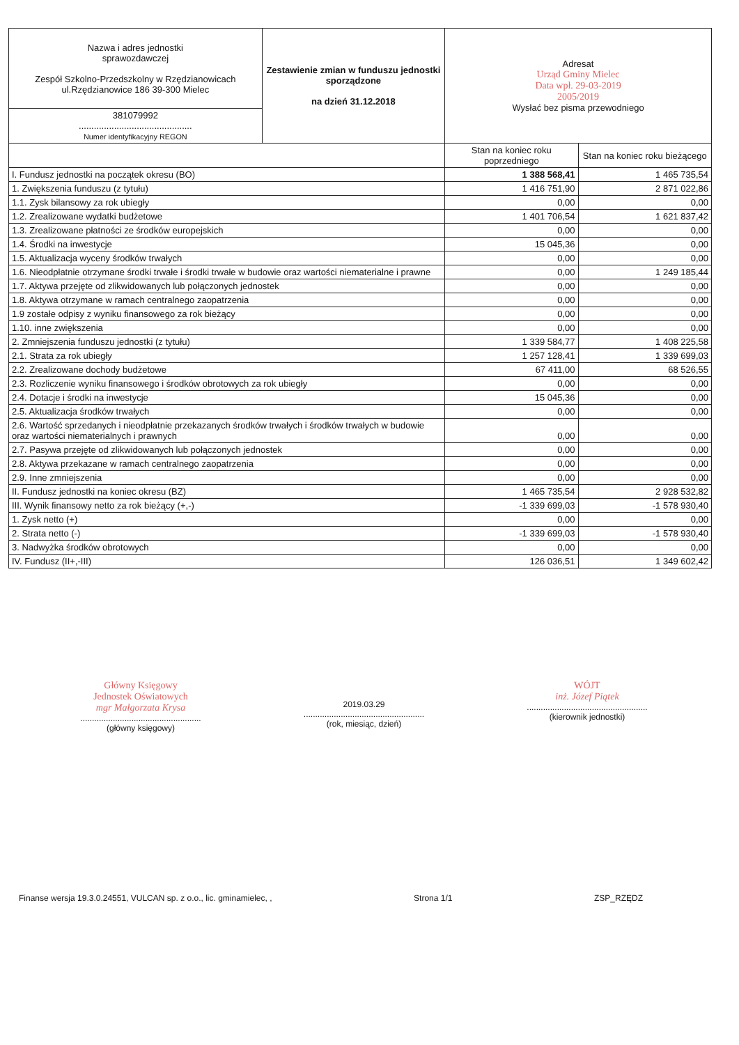| Nazwa i adres jednostki sprawozdawczej Zespół Szkolno-Przedszkolny w Rzędzianowicach ul.Rzędzianowice 186 39-300 Mielec | Zestawienie zmian w funduszu jednostki sporządzone na dzień 31.12.2018 | Adresat Urząd Gminy Mielec Data wpł. 29-03-2019 2005/2019 Wysłać bez pisma przewodniego | |
| 381079992 ............................................. Numer identyfikacyjny REGON | | | |
| | | Stan na koniec roku poprzedniego | Stan na koniec roku bieżącego |
| I. Fundusz jednostki na początek okresu (BO) | | 1 388 568,41 | 1 465 735,54 |
| 1. Zwiększenia funduszu (z tytułu) | | 1 416 751,90 | 2 871 022,86 |
| 1.1. Zysk bilansowy za rok ubiegły | | 0,00 | 0,00 |
| 1.2. Zrealizowane wydatki budżetowe | | 1 401 706,54 | 1 621 837,42 |
| 1.3. Zrealizowane płatności ze środków europejskich | | 0,00 | 0,00 |
| 1.4. Środki na inwestycje | | 15 045,36 | 0,00 |
| 1.5. Aktualizacja wyceny środków trwałych | | 0,00 | 0,00 |
| 1.6. Nieodpłatnie otrzymane środki trwałe i środki trwałe w budowie oraz wartości niematerialne i prawne | | 0,00 | 1 249 185,44 |
| 1.7. Aktywa przejęte od zlikwidowanych lub połączonych jednostek | | 0,00 | 0,00 |
| 1.8. Aktywa otrzymane w ramach centralnego zaopatrzenia | | 0,00 | 0,00 |
| 1.9 zostałe odpisy z wyniku finansowego za rok bieżący | | 0,00 | 0,00 |
| 1.10. inne zwiększenia | | 0,00 | 0,00 |
| 2. Zmniejszenia funduszu jednostki (z tytułu) | | 1 339 584,77 | 1 408 225,58 |
| 2.1. Strata za rok ubiegły | | 1 257 128,41 | 1 339 699,03 |
| 2.2. Zrealizowane dochody budżetowe | | 67 411,00 | 68 526,55 |
| 2.3. Rozliczenie wyniku finansowego i środków obrotowych za rok ubiegły | | 0,00 | 0,00 |
| 2.4. Dotacje i środki na inwestycje | | 15 045,36 | 0,00 |
| 2.5. Aktualizacja środków trwałych | | 0,00 | 0,00 |
| 2.6. Wartość sprzedanych i nieodpłatnie przekazanych środków trwałych i środków trwałych w budowie oraz wartości niematerialnych i prawnych | | 0,00 | 0,00 |
| 2.7. Pasywa przejęte od zlikwidowanych lub połączonych jednostek | | 0,00 | 0,00 |
| 2.8. Aktywa przekazane w ramach centralnego zaopatrzenia | | 0,00 | 0,00 |
| 2.9. Inne zmniejszenia | | 0,00 | 0,00 |
| II. Fundusz jednostki na koniec okresu (BZ) | | 1 465 735,54 | 2 928 532,82 |
| III. Wynik finansowy netto za rok bieżący (+,-) | | -1 339 699,03 | -1 578 930,40 |
| 1. Zysk netto (+) | | 0,00 | 0,00 |
| 2. Strata netto (-) | | -1 339 699,03 | -1 578 930,40 |
| 3. Nadwyżka środków obrotowych | | 0,00 | 0,00 |
| IV. Fundusz (II+,-III) | | 126 036,51 | 1 349 602,42 |
Główny Księgowy
Jednostek Oświatowych
mgr Małgorzata Krysa
....................................................
(główny księgowy)
2019.03.29
....................................................
(rok, miesiąc, dzień)
WÓJT
inż. Józef Piątek
....................................................
(kierownik jednostki)
Finanse wersja 19.3.0.24551, VULCAN sp. z o.o., lic. gminamielec, , Strona 1/1 ZSP_RZĘDZ